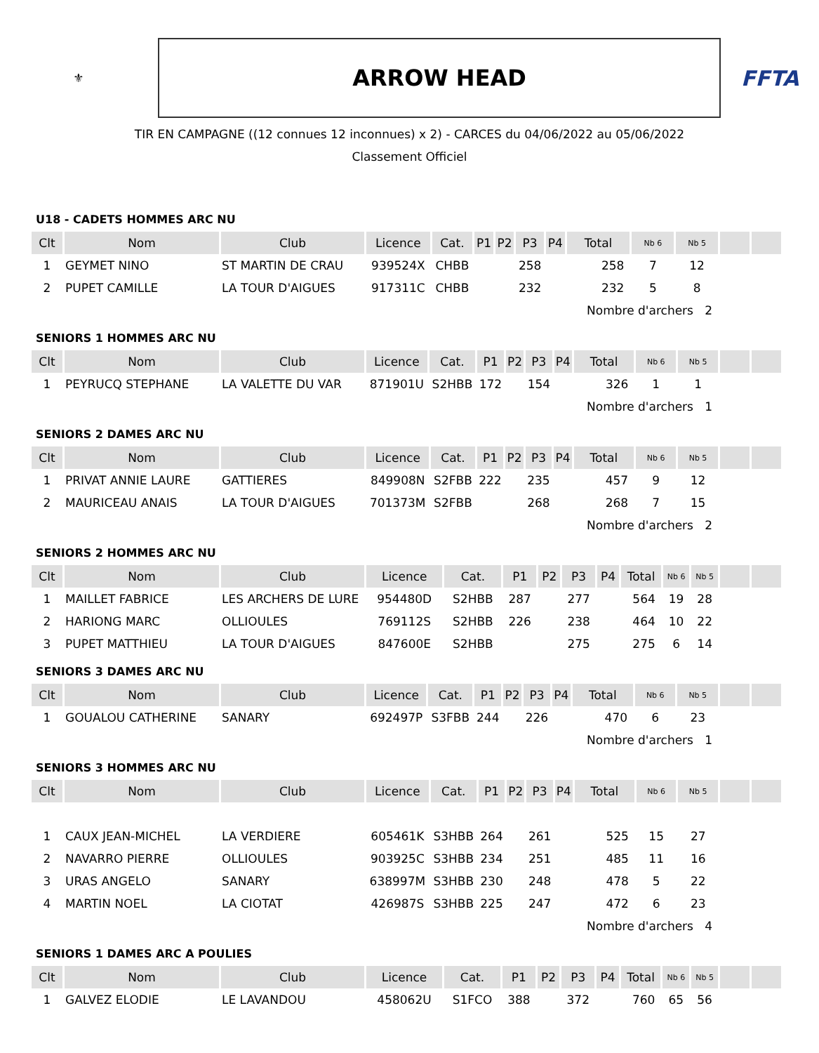⚜
ARROW HEAD
FFTA
TIR EN CAMPAGNE ((12 connues 12 inconnues) x 2) - CARCES du 04/06/2022 au 05/06/2022
Classement Officiel
U18 - CADETS HOMMES ARC NU
| Clt | Nom | Club | Licence | Cat. | P1 | P2 | P3 | P4 | Total | Nb 6 | Nb 5 | | |
| --- | --- | --- | --- | --- | --- | --- | --- | --- | --- | --- | --- | --- | --- |
| 1 | GEYMET NINO | ST MARTIN DE CRAU | 939524X | CHBB | | | 258 | | 258 | 7 | 12 | | |
| 2 | PUPET CAMILLE | LA TOUR D'AIGUES | 917311C | CHBB | | | 232 | | 232 | 5 | 8 | | |
| | | | | | | | | | Nombre d'archers 2 | | | | |
SENIORS 1 HOMMES ARC NU
| Clt | Nom | Club | Licence | Cat. | P1 | P2 | P3 | P4 | Total | Nb 6 | Nb 5 | | |
| --- | --- | --- | --- | --- | --- | --- | --- | --- | --- | --- | --- | --- | --- |
| 1 | PEYRUCQ STEPHANE | LA VALETTE DU VAR | 871901U | S2HBB | 172 | | 154 | | 326 | 1 | 1 | | |
| | | | | | | | | | Nombre d'archers 1 | | | | |
SENIORS 2 DAMES ARC NU
| Clt | Nom | Club | Licence | Cat. | P1 | P2 | P3 | P4 | Total | Nb 6 | Nb 5 | | |
| --- | --- | --- | --- | --- | --- | --- | --- | --- | --- | --- | --- | --- | --- |
| 1 | PRIVAT ANNIE LAURE | GATTIERES | 849908N | S2FBB | 222 | | 235 | | 457 | 9 | 12 | | |
| 2 | MAURICEAU ANAIS | LA TOUR D'AIGUES | 701373M | S2FBB | | | 268 | | 268 | 7 | 15 | | |
| | | | | | | | | | Nombre d'archers 2 | | | | |
SENIORS 2 HOMMES ARC NU
| Clt | Nom | Club | Licence | Cat. | P1 | P2 | P3 | P4 | Total | Nb 6 | Nb 5 | | |
| --- | --- | --- | --- | --- | --- | --- | --- | --- | --- | --- | --- | --- | --- |
| 1 | MAILLET FABRICE | LES ARCHERS DE LURE | 954480D | S2HBB | 287 | | 277 | | 564 | 19 | 28 | | |
| 2 | HARIONG MARC | OLLIOULES | 769112S | S2HBB | 226 | | 238 | | 464 | 10 | 22 | | |
| 3 | PUPET MATTHIEU | LA TOUR D'AIGUES | 847600E | S2HBB | | | 275 | | 275 | 6 | 14 | | |
SENIORS 3 DAMES ARC NU
| Clt | Nom | Club | Licence | Cat. | P1 | P2 | P3 | P4 | Total | Nb 6 | Nb 5 | | |
| --- | --- | --- | --- | --- | --- | --- | --- | --- | --- | --- | --- | --- | --- |
| 1 | GOUALOU CATHERINE | SANARY | 692497P | S3FBB | 244 | | 226 | | 470 | 6 | 23 | | |
| | | | | | | | | | Nombre d'archers 1 | | | | |
SENIORS 3 HOMMES ARC NU
| Clt | Nom | Club | Licence | Cat. | P1 | P2 | P3 | P4 | Total | Nb 6 | Nb 5 | | |
| --- | --- | --- | --- | --- | --- | --- | --- | --- | --- | --- | --- | --- | --- |
| 1 | CAUX JEAN-MICHEL | LA VERDIERE | 605461K | S3HBB | 264 | | 261 | | 525 | 15 | 27 | | |
| 2 | NAVARRO PIERRE | OLLIOULES | 903925C | S3HBB | 234 | | 251 | | 485 | 11 | 16 | | |
| 3 | URAS ANGELO | SANARY | 638997M | S3HBB | 230 | | 248 | | 478 | 5 | 22 | | |
| 4 | MARTIN NOEL | LA CIOTAT | 426987S | S3HBB | 225 | | 247 | | 472 | 6 | 23 | | |
| | | | | | | | | | Nombre d'archers 4 | | | | |
SENIORS 1 DAMES ARC A POULIES
| Clt | Nom | Club | Licence | Cat. | P1 | P2 | P3 | P4 | Total | Nb 6 | Nb 5 | | |
| --- | --- | --- | --- | --- | --- | --- | --- | --- | --- | --- | --- | --- | --- |
| 1 | GALVEZ ELODIE | LE LAVANDOU | 458062U | S1FCO | 388 | | 372 | | 760 | 65 | 56 | | |